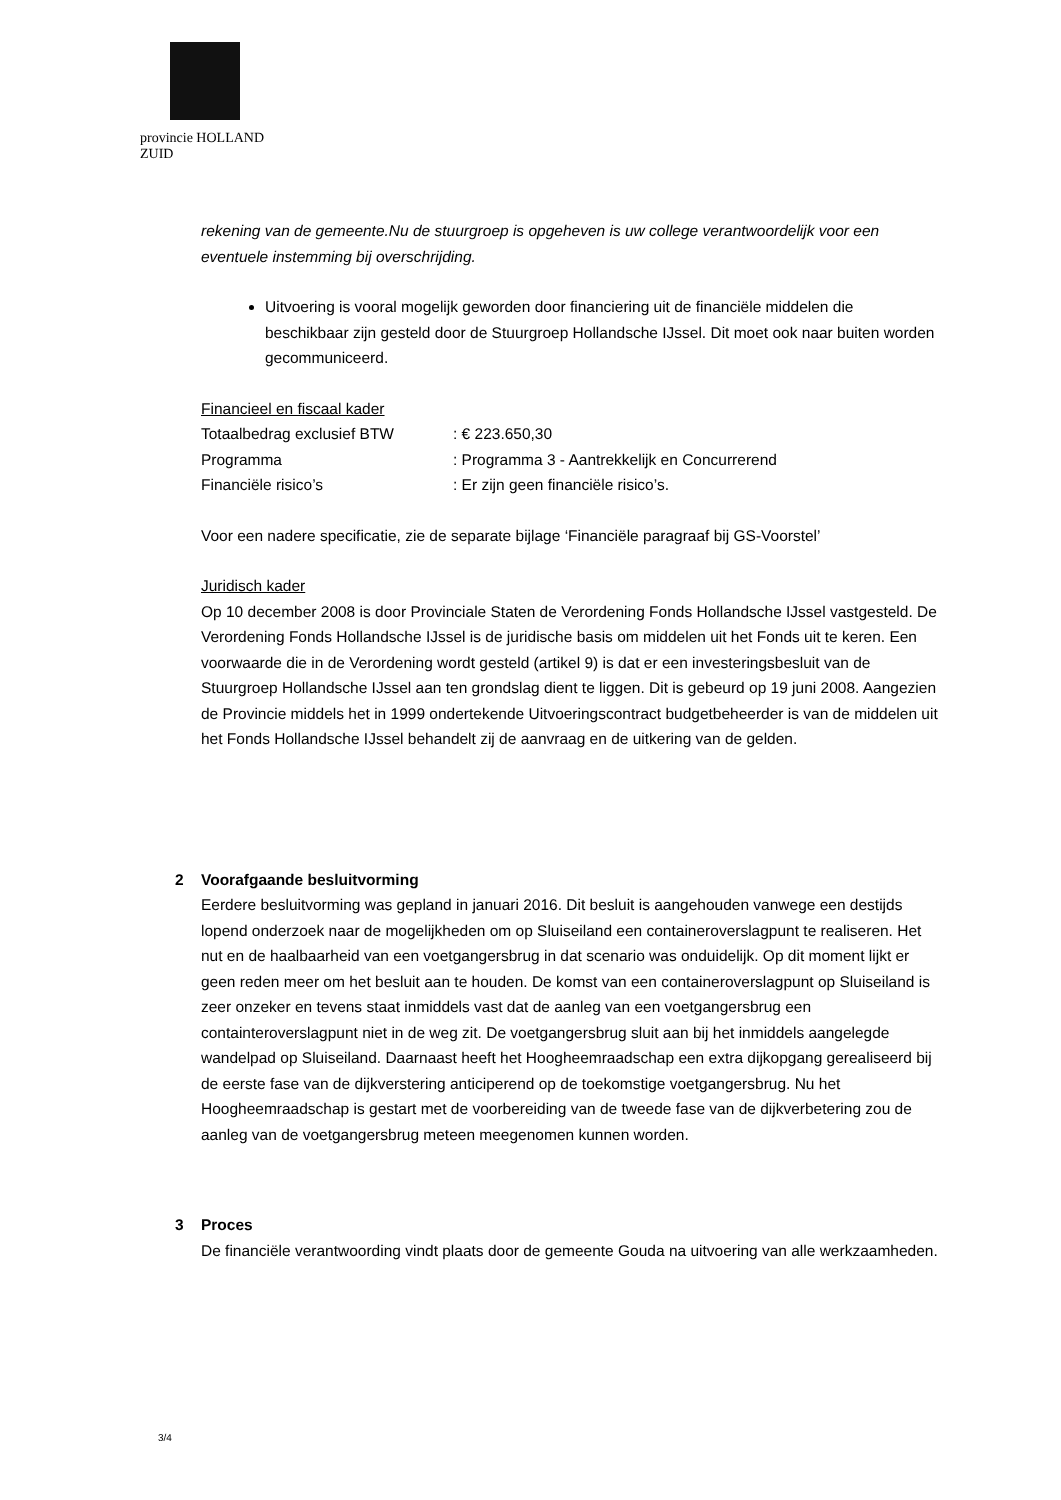provincie HOLLAND
ZUID
rekening van de gemeente.Nu de stuurgroep is opgeheven is uw college verantwoordelijk voor een eventuele instemming bij overschrijding.
Uitvoering is vooral mogelijk geworden door financiering uit de financiële middelen die beschikbaar zijn gesteld door de Stuurgroep Hollandsche IJssel. Dit moet ook naar buiten worden gecommuniceerd.
Financieel en fiscaal kader
Totaalbedrag exclusief BTW: € 223.650,30
Programma: Programma 3 - Aantrekkelijk en Concurrerend
Financiële risico’s: Er zijn geen financiële risico’s.
Voor een nadere specificatie, zie de separate bijlage ‘Financiële paragraaf bij GS-Voorstel’
Juridisch kader
Op 10 december 2008 is door Provinciale Staten de Verordening Fonds Hollandsche IJssel vastgesteld. De Verordening Fonds Hollandsche IJssel is de juridische basis om middelen uit het Fonds uit te keren. Een voorwaarde die in de Verordening wordt gesteld (artikel 9) is dat er een investeringsbesluit van de Stuurgroep Hollandsche IJssel aan ten grondslag dient te liggen. Dit is gebeurd op 19 juni 2008. Aangezien de Provincie middels het in 1999 ondertekende Uitvoeringscontract budgetbeheerder is van de middelen uit het Fonds Hollandsche IJssel behandelt zij de aanvraag en de uitkering van de gelden.
2 Voorafgaande besluitvorming
Eerdere besluitvorming was gepland in januari 2016. Dit besluit is aangehouden vanwege een destijds lopend onderzoek naar de mogelijkheden om op Sluiseiland een containeroverslagpunt te realiseren. Het nut en de haalbaarheid van een voetgangersbrug in dat scenario was onduidelijk. Op dit moment lijkt er geen reden meer om het besluit aan te houden. De komst van een containeroverslagpunt op Sluiseiland is zeer onzeker en tevens staat inmiddels vast dat de aanleg van een voetgangersbrug een containteroverslagpunt niet in de weg zit. De voetgangersbrug sluit aan bij het inmiddels aangelegde wandelpad op Sluiseiland. Daarnaast heeft het Hoogheemraadschap een extra dijkopgang gerealiseerd bij de eerste fase van de dijkverstering anticiperend op de toekomstige voetgangersbrug. Nu het Hoogheemraadschap is gestart met de voorbereiding van de tweede fase van de dijkverbetering zou de aanleg van de voetgangersbrug meteen meegenomen kunnen worden.
3 Proces
De financiële verantwoording vindt plaats door de gemeente Gouda na uitvoering van alle werkzaamheden.
3/4